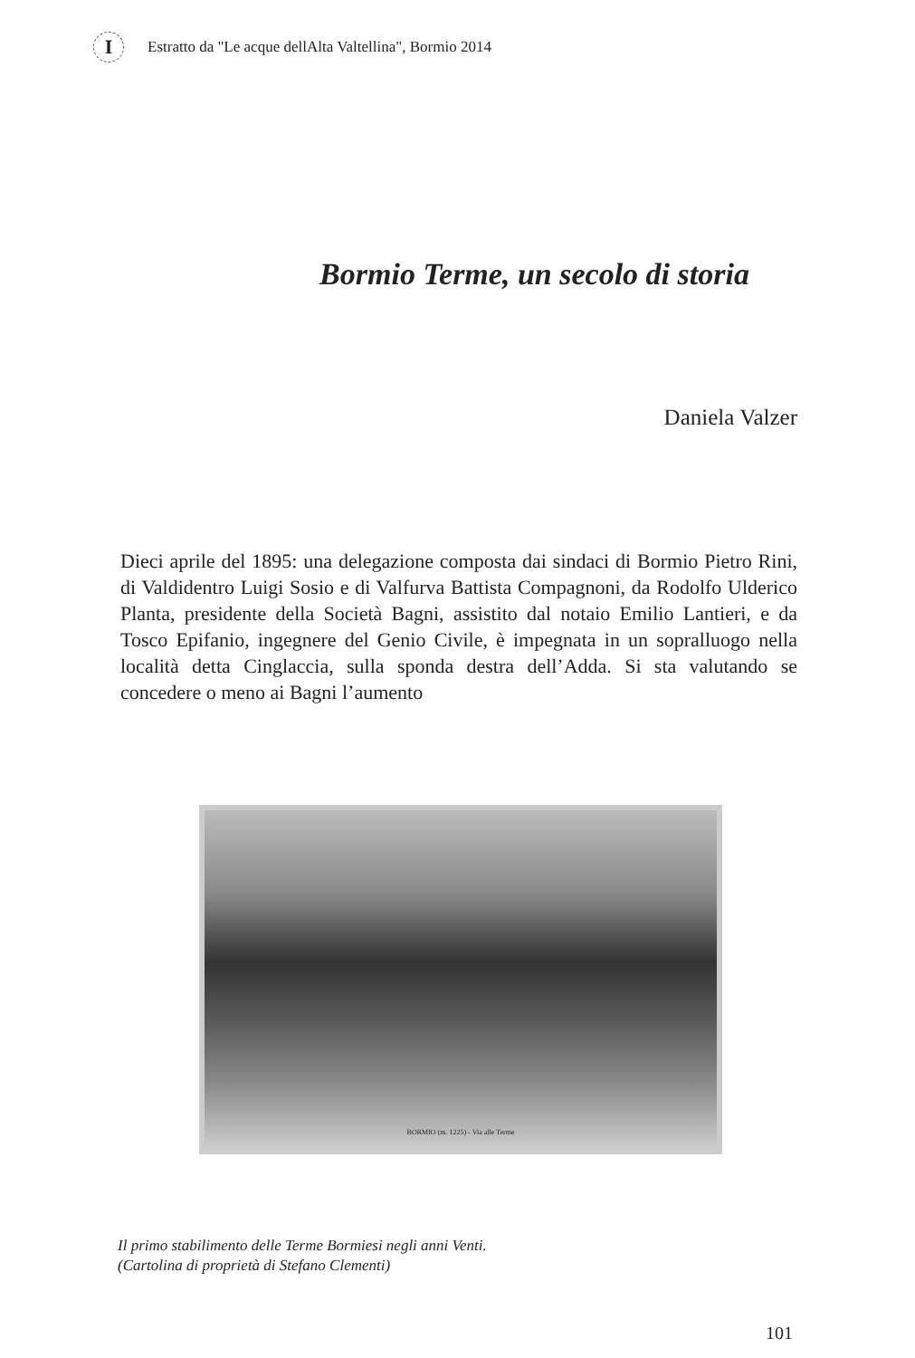I
Estratto da "Le acque dellAlta Valtellina", Bormio 2014
Bormio Terme, un secolo di storia
Daniela Valzer
Dieci aprile del 1895: una delegazione composta dai sindaci di Bormio Pietro Rini, di Valdidentro Luigi Sosio e di Valfurva Battista Compagnoni, da Rodolfo Ulderico Planta, presidente della Società Bagni, assistito dal notaio Emilio Lantieri, e da Tosco Epifanio, ingegnere del Genio Civile, è impegnata in un sopralluogo nella località detta Cinglaccia, sulla sponda destra dell’Adda. Si sta valutando se concedere o meno ai Bagni l’aumento
BORMIO (m. 1225) - Via alle Terme
Il primo stabilimento delle Terme Bormiesi negli anni Venti.
(Cartolina di proprietà di Stefano Clementi)
101